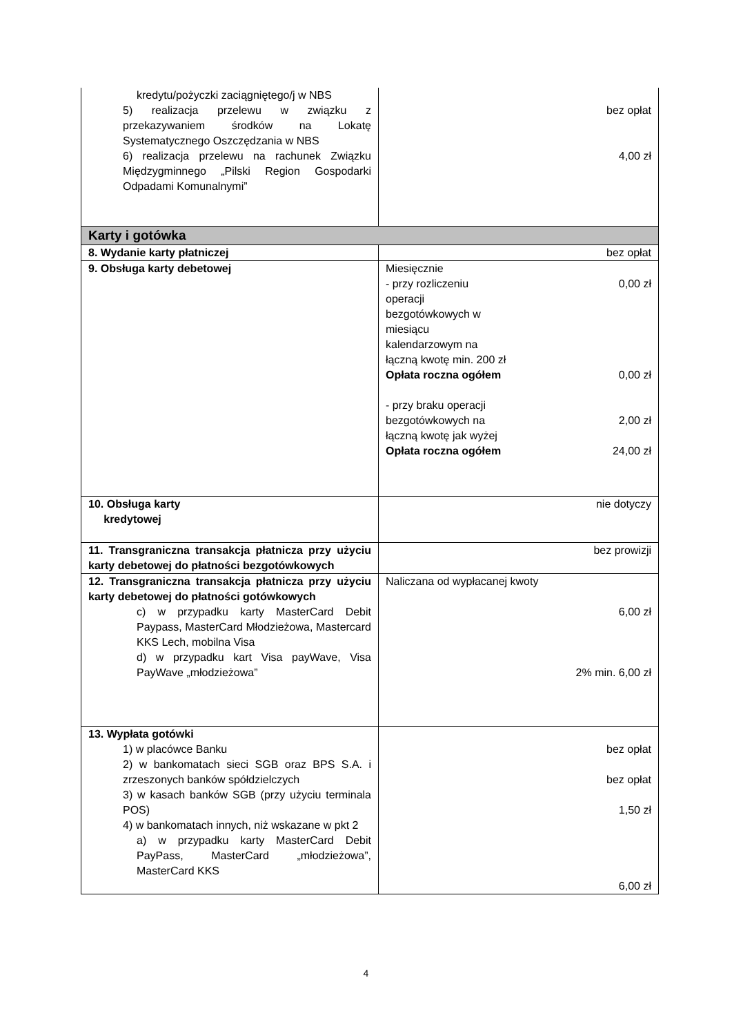| kredytu/pożyczki zaciągniętego/j w NBS 5) realizacja przelewu w związku z przekazywaniem środków na Lokatę Systematycznego Oszczędzania w NBS 6) realizacja przelewu na rachunek Związku Międzygminnego „Pilski Region Gospodarki Odpadami Komunalnymi” | bez opłat 4,00 zł |
| Karty i gotówka | |
| 8. Wydanie karty płatniczej | bez opłat |
| 9. Obsługa karty debetowej | Miesięcznie - przy rozliczeniu operacji bezgotówkowych w miesiącu kalendarzowym na łączną kwotę min. 200 zł 0,00 zł Opłata roczna ogółem 0,00 zł - przy braku operacji bezgotówkowych na łączną kwotę jak wyżej 2,00 zł Opłata roczna ogółem 24,00 zł |
| 10. Obsługa karty kredytowej | nie dotyczy |
| 11. Transgraniczna transakcja płatnicza przy użyciu karty debetowej do płatności bezgotówkowych | bez prowizji |
| 12. Transgraniczna transakcja płatnicza przy użyciu karty debetowej do płatności gotówkowych c) w przypadku karty MasterCard Debit Paypass, MasterCard Młodzieżowa, Mastercard KKS Lech, mobilna Visa d) w przypadku kart Visa payWave, Visa PayWave „młodzieżowa” | Naliczana od wypłacanej kwoty 6,00 zł 2% min. 6,00 zł |
| 13. Wypłata gotówki 1) w placówce Banku 2) w bankomatach sieci SGB oraz BPS S.A. i zrzeszonych banków spółdzielczych 3) w kasach banków SGB (przy użyciu terminala POS) 4) w bankomatach innych, niż wskazane w pkt 2 a) w przypadku karty MasterCard Debit PayPass, MasterCard „młodzieżowa”, MasterCard KKS | bez opłat bez opłat 1,50 zł 6,00 zł |
4